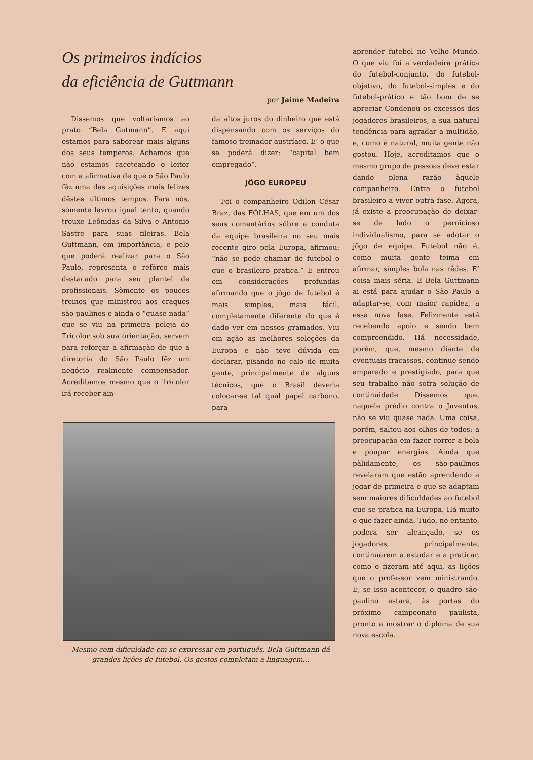Os primeiros indícios
da eficiência de Guttmann
por Jaime Madeira
Dissemos que voltaríamos ao prato “Bela Gutmann”. E aqui estamos para saborear mais alguns dos seus temperos. Achamos que não estamos caceteando o leitor com a afirmativa de que o São Paulo fêz uma das aquisições mais felizes dêstes últimos tempos. Para nós, sòmente lavrou igual tento, quando trouxe Leônidas da Silva e Antonio Sastre para suas fileiras. Bela Guttmann, em importância, e pelo que poderá realizar para o São Paulo, representa o refôrço mais destacado para seu plantel de profissionais. Sòmente os poucos treinos que ministrou aos craques são-paulinos e ainda o “quase nada” que se viu na primeira peleja do Tricolor sob sua orientação, servem para reforçar a afirmação de que a diretoria do São Paulo fêz um negócio realmente compensador. Acreditamos mesmo que o Tricolor irá receber ain-
da altos juros do dinheiro que está dispensando com os serviços do famoso treinador austríaco. E’ o que se poderá dizer: “capital bem empregado”.
JÔGO EUROPEU
Foi o companheiro Odilon César Braz, das FÔLHAS, que em um dos seus comentários sôbre a conduta da equipe brasileira no seu mais recente giro pela Europa, afirmou: “não se pode chamar de futebol o que o brasileiro pratica.” E entrou em considerações profundas afirmando que o jôgo de futebol é mais simples, mais fácil, completamente diferente do que é dado ver em nossos gramados. Viu em ação as melhores seleções da Europa e não teve dúvida em declarar, pisando no calo de muita gente, principalmente de alguns técnicos, que o Brasil deveria colocar-se tal qual papel carbono, para
Mesmo com dificuldade em se expressar em português, Bela Guttmann dá grandes lições de futebol. Os gestos completam a linguagem...
aprender futebol no Velho Mundo. O que viu foi a verdadeira prática do futebol-conjunto, do futebol-objetivo, do futebol-simples e do futebol-prático e tão bom de se apreciar Condenou os excessos dos jogadores brasileiros, a sua natural tendência para agradar a multidão, e, como é natural, muita gente não gostou. Hoje, acreditamos que o mesmo grupo de pessoas deve estar dando plena razão àquele companheiro. Entra o futebol brasileiro a viver outra fase. Agora, já existe a preocupação de deixar-se de lado o pernicioso individualismo, para se adotar o jôgo de equipe. Futebol não é, como muita gente teima em afirmar, simples bola nas rêdes. E’ coisa mais séria. E Bela Guttmann ai está para ajudar o São Paulo a adaptar-se, com maior rapidez, a essa nova fase. Felizmente está recebendo apoio e sendo bem compreendido. Há necessidade, porém, que, mesmo diante de eventuais fracassos, continue sendo amparado e prestigiado, para que seu trabalho não sofra solução de continuidade Dissemos que, naquele prédio contra o Juventus, não se viu quase nada. Uma coisa, porém, saltou aos olhos de todos: a preocupação em fazer correr a bola e poupar energias. Ainda que pàlidamente, os são-paulinos revelaram que estão aprendendo a jogar de primeira e que se adaptam sem maiores dificuldades ao futebol que se pratica na Europa. Há muito o que fazer ainda. Tudo, no entanto, poderá ser alcançado, se os jogadores, principalmente, continuarem a estudar e a praticar, como o fizeram até aqui, as lições que o professor vem ministrando. E, se isso acontecer, o quadro são-paulino estará, às portas do próximo campeonato paulista, pronto a mostrar o diploma de sua nova escola.